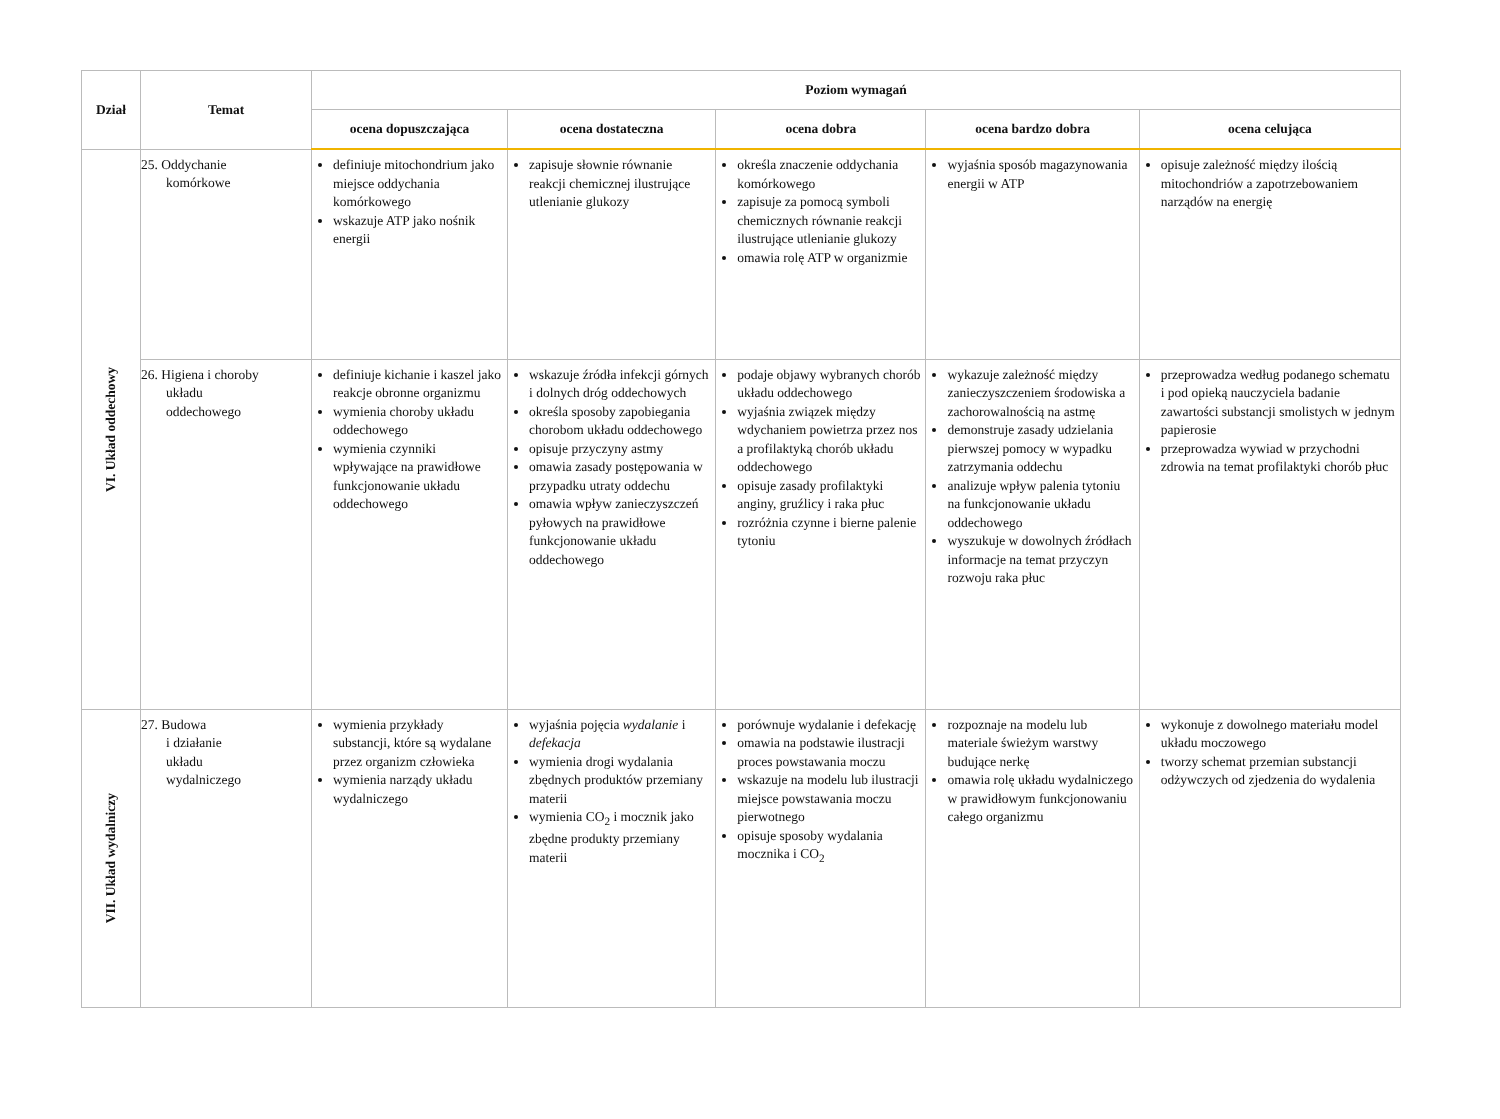| Dział | Temat | Poziom wymagań | | | | |
| --- | --- | --- | --- | --- | --- | --- |
| | | ocena dopuszczająca | ocena dostateczna | ocena dobra | ocena bardzo dobra | ocena celująca |
| VI. Układ oddechowy | 25. Oddychanie komórkowe | definiuje mitochondrium jako miejsce oddychania komórkowego wskazuje ATP jako nośnik energii | zapisuje słownie równanie reakcji chemicznej ilustrujące utlenianie glukozy | określa znaczenie oddychania komórkowego zapisuje za pomocą symboli chemicznych równanie reakcji ilustrujące utlenianie glukozy omawia rolę ATP w organizmie | wyjaśnia sposób magazynowania energii w ATP | opisuje zależność między ilością mitochondriów a zapotrzebowaniem narządów na energię |
| | 26. Higiena i choroby układu oddechowego | definiuje kichanie i kaszel jako reakcje obronne organizmu wymienia choroby układu oddechowego wymienia czynniki wpływające na prawidłowe funkcjonowanie układu oddechowego | wskazuje źródła infekcji górnych i dolnych dróg oddechowych określa sposoby zapobiegania chorobom układu oddechowego opisuje przyczyny astmy omawia zasady postępowania w przypadku utraty oddechu omawia wpływ zanieczyszczeń pyłowych na prawidłowe funkcjonowanie układu oddechowego | podaje objawy wybranych chorób układu oddechowego wyjaśnia związek między wdychaniem powietrza przez nos a profilaktyką chorób układu oddechowego opisuje zasady profilaktyki anginy, gruźlicy i raka płuc rozróżnia czynne i bierne palenie tytoniu | wykazuje zależność między zanieczyszczeniem środowiska a zachorowalnością na astmę demonstruje zasady udzielania pierwszej pomocy w wypadku zatrzymania oddechu analizuje wpływ palenia tytoniu na funkcjonowanie układu oddechowego wyszukuje w dowolnych źródłach informacje na temat przyczyn rozwoju raka płuc | przeprowadza według podanego schematu i pod opieką nauczyciela badanie zawartości substancji smolistych w jednym papierosie przeprowadza wywiad w przychodni zdrowia na temat profilaktyki chorób płuc |
| VII. Układ wydalniczy | 27. Budowa i działanie układu wydalniczego | wymienia przykłady substancji, które są wydalane przez organizm człowieka wymienia narządy układu wydalniczego | wyjaśnia pojęcia wydalanie i defekacja wymienia drogi wydalania zbędnych produktów przemiany materii wymienia CO<sub>2</sub> i mocznik jako zbędne produkty przemiany materii | porównuje wydalanie i defekację omawia na podstawie ilustracji proces powstawania moczu wskazuje na modelu lub ilustracji miejsce powstawania moczu pierwotnego opisuje sposoby wydalania mocznika i CO<sub>2</sub> | rozpoznaje na modelu lub materiale świeżym warstwy budujące nerkę omawia rolę układu wydalniczego w prawidłowym funkcjonowaniu całego organizmu | wykonuje z dowolnego materiału model układu moczowego tworzy schemat przemian substancji odżywczych od zjedzenia do wydalenia |